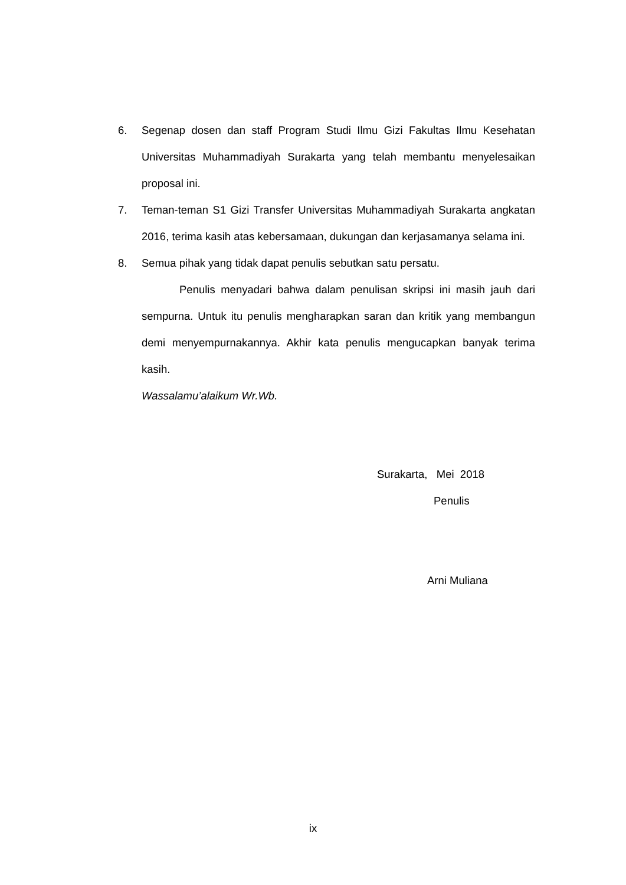6. Segenap dosen dan staff Program Studi Ilmu Gizi Fakultas Ilmu Kesehatan Universitas Muhammadiyah Surakarta yang telah membantu menyelesaikan proposal ini.
7. Teman-teman S1 Gizi Transfer Universitas Muhammadiyah Surakarta angkatan 2016, terima kasih atas kebersamaan, dukungan dan kerjasamanya selama ini.
8. Semua pihak yang tidak dapat penulis sebutkan satu persatu.
Penulis menyadari bahwa dalam penulisan skripsi ini masih jauh dari sempurna. Untuk itu penulis mengharapkan saran dan kritik yang membangun demi menyempurnakannya. Akhir kata penulis mengucapkan banyak terima kasih.
Wassalamu’alaikum Wr.Wb.
Surakarta, Mei 2018
Penulis
Arni Muliana
ix